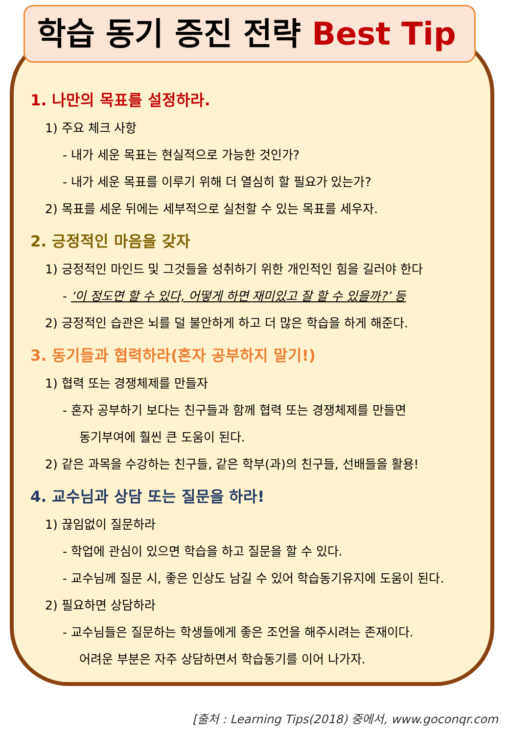학습 동기 증진 전략 Best Tip
1. 나만의 목표를 설정하라.
1) 주요 체크 사항
- 내가 세운 목표는 현실적으로 가능한 것인가?
- 내가 세운 목표를 이루기 위해 더 열심히 할 필요가 있는가?
2) 목표를 세운 뒤에는 세부적으로 실천할 수 있는 목표를 세우자.
2. 긍정적인 마음을 갖자
1) 긍정적인 마인드 및 그것들을 성취하기 위한 개인적인 힘을 길러야 한다
- ‘이 정도면 할 수 있다, 어떻게 하면 재미있고 잘 할 수 있을까?’ 등
2) 긍정적인 습관은 뇌를 덜 불안하게 하고 더 많은 학습을 하게 해준다.
3. 동기들과 협력하라(혼자 공부하지 말기!)
1) 협력 또는 경쟁체제를 만들자
- 혼자 공부하기 보다는 친구들과 함께 협력 또는 경쟁체제를 만들면
동기부여에 훨씬 큰 도움이 된다.
2) 같은 과목을 수강하는 친구들, 같은 학부(과)의 친구들, 선배들을 활용!
4. 교수님과 상담 또는 질문을 하라!
1) 끊임없이 질문하라
- 학업에 관심이 있으면 학습을 하고 질문을 할 수 있다.
- 교수님께 질문 시, 좋은 인상도 남길 수 있어 학습동기유지에 도움이 된다.
2) 필요하면 상담하라
- 교수님들은 질문하는 학생들에게 좋은 조언을 해주시려는 존재이다.
어려운 부분은 자주 상담하면서 학습동기를 이어 나가자.
[출처 : Learning Tips(2018) 중에서, www.goconqr.com